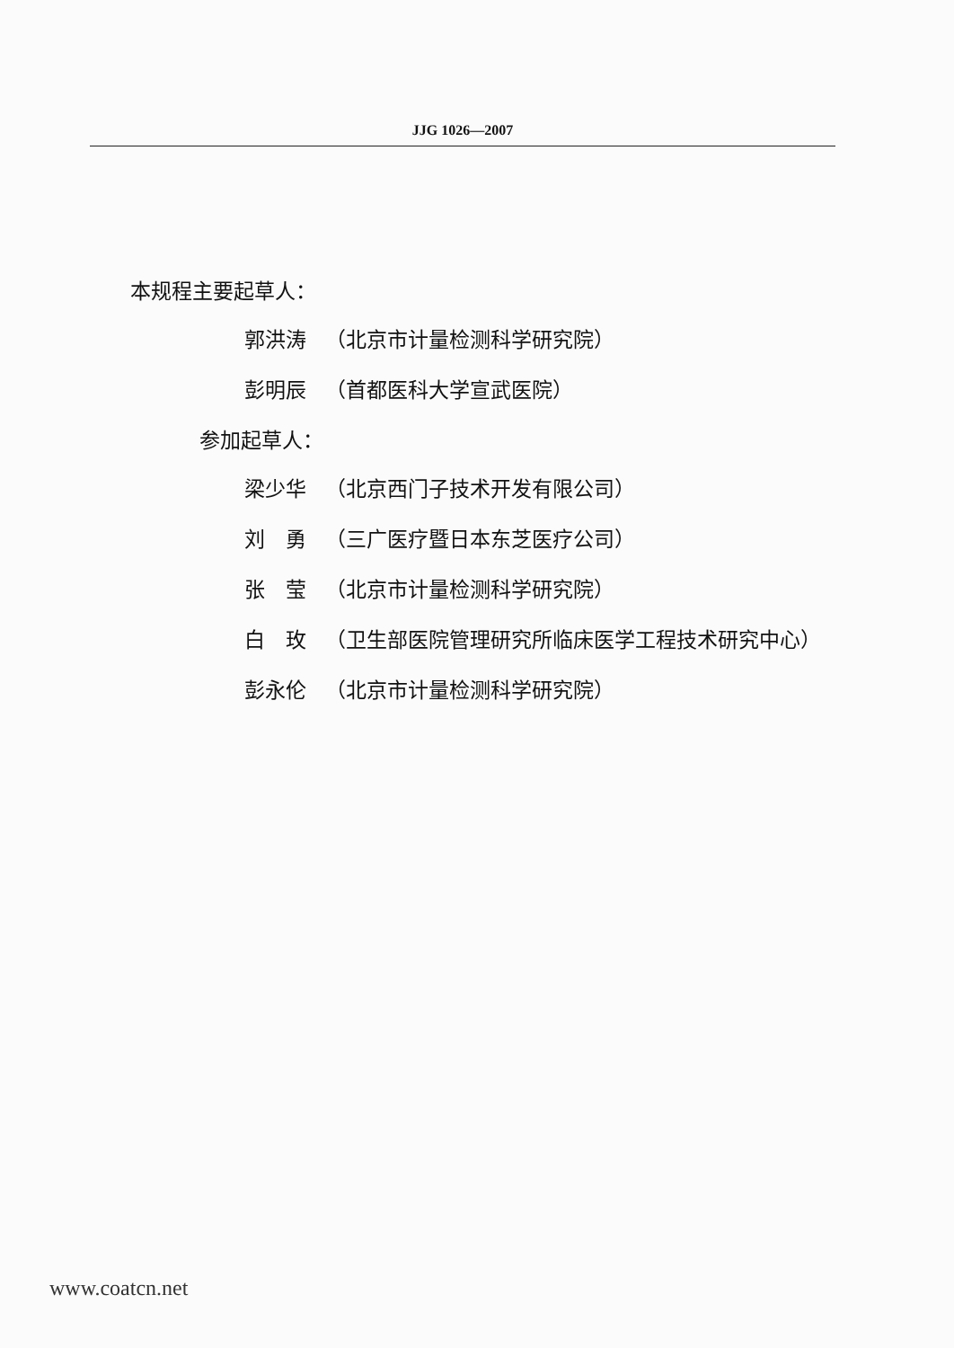JJG 1026—2007
本规程主要起草人：
郭洪涛 （北京市计量检测科学研究院）
彭明辰 （首都医科大学宣武医院）
参加起草人：
梁少华 （北京西门子技术开发有限公司）
刘　勇 （三广医疗暨日本东芝医疗公司）
张　莹 （北京市计量检测科学研究院）
白　玫 （卫生部医院管理研究所临床医学工程技术研究中心）
彭永伦 （北京市计量检测科学研究院）
www.coatcn.net